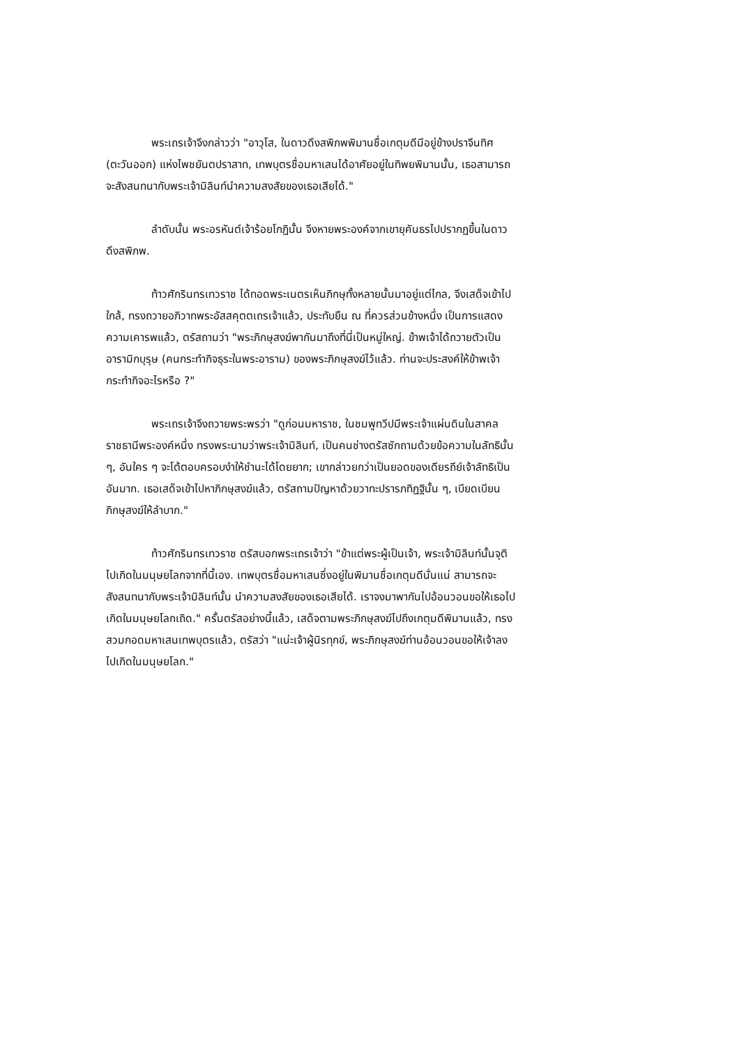พระเถรเจ้าจึงกล่าวว่า "อาวุโส, ในดาวดึงสพิภพพิมานชื่อเกตุมดีมีอยู่ข้างปราจีนทิศ (ตะวันออก) แห่งไพชยันตปราสาท, เทพบุตรชื่อมหาเสนได้อาศัยอยู่ในทิพยพิมานนั้น, เธอสามารถจะสังสนทนากับพระเจ้ามิลินท์นำความสงสัยของเธอเสียได้."
ลำดับนั้น พระอรหันต์เจ้าร้อยโกฏินั้น จึงหายพระองค์จากเขายุคันธรไปปรากฏขึ้นในดาวดึงสพิภพ.
ท้าวศักรินทรเทวราช ได้ทอดพระเนตรเห็นภิกษุทั้งหลายนั้นมาอยู่แต่ไกล, จึงเสด็จเข้าไปใกล้, ทรงถวายอภิวาทพระอัสสคุตตเถรเจ้าแล้ว, ประทับยืน ณ ที่ควรส่วนข้างหนึ่ง เป็นการแสดงความเคารพแล้ว, ตรัสถามว่า "พระภิกษุสงฆ์พากันมาถึงที่นี่เป็นหมู่ใหญ่. ข้าพเจ้าได้ถวายตัวเป็นอารามิกบุรุษ (คนกระทำกิจธุระในพระอาราม) ของพระภิกษุสงฆ์ไว้แล้ว. ท่านจะประสงค์ให้ข้าพเจ้ากระทำกิจอะไรหรือ ?"
พระเถรเจ้าจึงถวายพระพรว่า "ดูก่อนมหาราช, ในชมพูทวีปมีพระเจ้าแผ่นดินในสาคลราชธานีพระองค์หนึ่ง ทรงพระนามว่าพระเจ้ามิลินท์, เป็นคนช่างตรัสซักถามด้วยข้อความในลัทธินั้น ๆ, อันใคร ๆ จะโต้ตอบครอบงำให้ชำนะได้โดยยาก; เขากล่าวยกว่าเป็นยอดของเดียรถีย์เจ้าลัทธิเป็นอันมาก. เธอเสด็จเข้าไปหาภิกษุสงฆ์แล้ว, ตรัสถามปัญหาด้วยวาทะปรารภทิฏฐินั้น ๆ, เบียดเบียนภิกษุสงฆ์ให้ลำบาก."
ท้าวศักรินทรเทวราช ตรัสบอกพระเถรเจ้าว่า "ข้าแต่พระผู้เป็นเจ้า, พระเจ้ามิลินท์นั้นจุติไปเกิดในมนุษยโลกจากที่นี้เอง. เทพบุตรชื่อมหาเสนซึ่งอยู่ในพิมานชื่อเกตุมดีนั่นแน่ สามารถจะสังสนทนากับพระเจ้ามิลินท์นั้น นำความสงสัยของเธอเสียได้. เราจงมาพากันไปอ้อนวอนขอให้เธอไปเกิดในมนุษยโลกเถิด." ครั้นตรัสอย่างนี้แล้ว, เสด็จตามพระภิกษุสงฆ์ไปถึงเกตุมดีพิมานแล้ว, ทรงสวมกอดมหาเสนเทพบุตรแล้ว, ตรัสว่า "แน่ะเจ้าผู้นิรทุกข์, พระภิกษุสงฆ์ท่านอ้อนวอนขอให้เจ้าลงไปเกิดในมนุษยโลก."